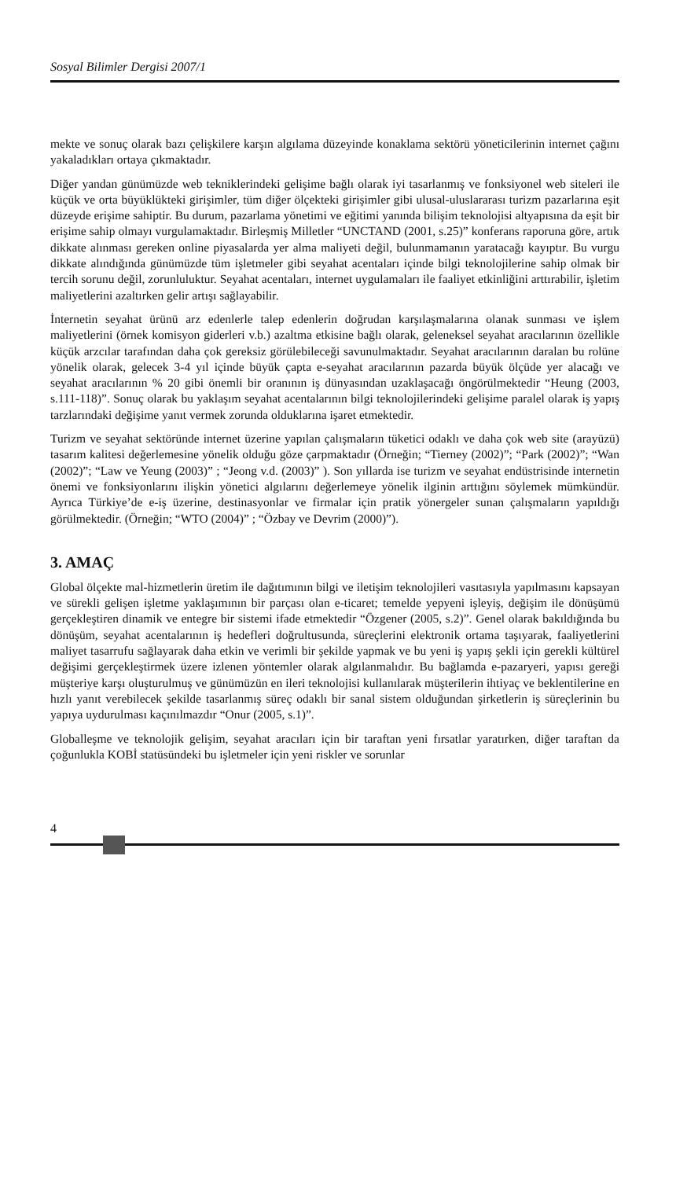Sosyal Bilimler Dergisi 2007/1
mekte ve sonuç olarak bazı çelişkilere karşın algılama düzeyinde konaklama sektörü yöneticilerinin internet çağını yakaladıkları ortaya çıkmaktadır.
Diğer yandan günümüzde web tekniklerindeki gelişime bağlı olarak iyi tasarlanmış ve fonksiyonel web siteleri ile küçük ve orta büyüklükteki girişimler, tüm diğer ölçekteki girişimler gibi ulusal-uluslararası turizm pazarlarına eşit düzeyde erişime sahiptir. Bu durum, pazarlama yönetimi ve eğitimi yanında bilişim teknolojisi altyapısına da eşit bir erişime sahip olmayı vurgulamaktadır. Birleşmiş Milletler “UNCTAND (2001, s.25)” konferans raporuna göre, artık dikkate alınması gereken online piyasalarda yer alma maliyeti değil, bulunmamanın yaratacağı kayıptır. Bu vurgu dikkate alındığında günümüzde tüm işletmeler gibi seyahat acentaları içinde bilgi teknolojilerine sahip olmak bir tercih sorunu değil, zorunluluktur. Seyahat acentaları, internet uygulamaları ile faaliyet etkinliğini arttırabilir, işletim maliyetlerini azaltırken gelir artışı sağlayabilir.
İnternetin seyahat ürünü arz edenlerle talep edenlerin doğrudan karşılaşmalarına olanak sunması ve işlem maliyetlerini (örnek komisyon giderleri v.b.) azaltma etkisine bağlı olarak, geleneksel seyahat aracılarının özellikle küçük arzcılar tarafından daha çok gereksiz görülebileceği savunulmaktadır. Seyahat aracılarının daralan bu rolüne yönelik olarak, gelecek 3-4 yıl içinde büyük çapta e-seyahat aracılarının pazarda büyük ölçüde yer alacağı ve seyahat aracılarının % 20 gibi önemli bir oranının iş dünyasından uzaklaşacağı öngörülmektedir “Heung (2003, s.111-118)”. Sonuç olarak bu yaklaşım seyahat acentalarının bilgi teknolojilerindeki gelişime paralel olarak iş yapış tarzlarındaki değişime yanıt vermek zorunda olduklarına işaret etmektedir.
Turizm ve seyahat sektöründe internet üzerine yapılan çalışmaların tüketici odaklı ve daha çok web site (arayüzü) tasarım kalitesi değerlemesine yönelik olduğu göze çarpmaktadır (Örneğin; “Tierney (2002)”; “Park (2002)”; “Wan (2002)”; “Law ve Yeung (2003)” ; “Jeong v.d. (2003)” ). Son yıllarda ise turizm ve seyahat endüstrisinde internetin önemi ve fonksiyonlarını ilişkin yönetici algılarını değerlemeye yönelik ilginin arttığını söylemek mümkündür. Ayrıca Türkiye’de e-iş üzerine, destinasyonlar ve firmalar için pratik yönergeler sunan çalışmaların yapıldığı görülmektedir. (Örneğin; “WTO (2004)” ; “Özbay ve Devrim (2000)”).
3. AMAÇ
Global ölçekte mal-hizmetlerin üretim ile dağıtımının bilgi ve iletişim teknolojileri vasıtasıyla yapılmasını kapsayan ve sürekli gelişen işletme yaklaşımının bir parçası olan e-ticaret; temelde yepyeni işleyiş, değişim ile dönüşümü gerçekleştiren dinamik ve entegre bir sistemi ifade etmektedir “Özgener (2005, s.2)”. Genel olarak bakıldığında bu dönüşüm, seyahat acentalarının iş hedefleri doğrultusunda, süreçlerini elektronik ortama taşıyarak, faaliyetlerini maliyet tasarrufu sağlayarak daha etkin ve verimli bir şekilde yapmak ve bu yeni iş yapış şekli için gerekli kültürel değişimi gerçekleştirmek üzere izlenen yöntemler olarak algılanmalıdır. Bu bağlamda e-pazaryeri, yapısı gereği müşteriye karşı oluşturulmuş ve günümüzün en ileri teknolojisi kullanılarak müşterilerin ihtiyaç ve beklentilerine en hızlı yanıt verebilecek şekilde tasarlanmış süreç odaklı bir sanal sistem olduğundan şirketlerin iş süreçlerinin bu yapıya uydurulması kaçınılmazdır “Onur (2005, s.1)”.
Globalleşme ve teknolojik gelişim, seyahat aracıları için bir taraftan yeni fırsatlar yaratırken, diğer taraftan da çoğunlukla KOBİ statüsündeki bu işletmeler için yeni riskler ve sorunlar
4